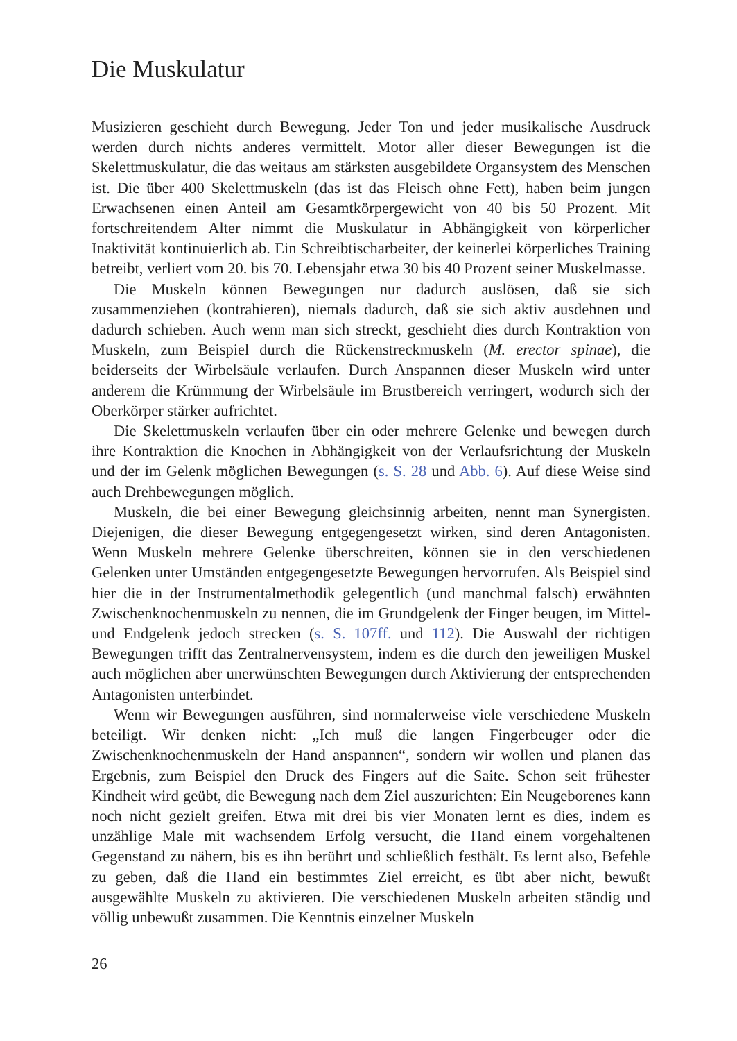Die Muskulatur
Musizieren geschieht durch Bewegung. Jeder Ton und jeder musikalische Ausdruck werden durch nichts anderes vermittelt. Motor aller dieser Bewegungen ist die Skelettmuskulatur, die das weitaus am stärksten ausgebildete Organsystem des Menschen ist. Die über 400 Skelettmuskeln (das ist das Fleisch ohne Fett), haben beim jungen Erwachsenen einen Anteil am Gesamtkörpergewicht von 40 bis 50 Prozent. Mit fortschreitendem Alter nimmt die Muskulatur in Abhängigkeit von körperlicher Inaktivität kontinuierlich ab. Ein Schreibtischarbeiter, der keinerlei körperliches Training betreibt, verliert vom 20. bis 70. Lebensjahr etwa 30 bis 40 Prozent seiner Muskelmasse.
Die Muskeln können Bewegungen nur dadurch auslösen, daß sie sich zusammenziehen (kontrahieren), niemals dadurch, daß sie sich aktiv ausdehnen und dadurch schieben. Auch wenn man sich streckt, geschieht dies durch Kontraktion von Muskeln, zum Beispiel durch die Rückenstreckmuskeln (M. erector spinae), die beiderseits der Wirbelsäule verlaufen. Durch Anspannen dieser Muskeln wird unter anderem die Krümmung der Wirbelsäule im Brustbereich verringert, wodurch sich der Oberkörper stärker aufrichtet.
Die Skelettmuskeln verlaufen über ein oder mehrere Gelenke und bewegen durch ihre Kontraktion die Knochen in Abhängigkeit von der Verlaufsrichtung der Muskeln und der im Gelenk möglichen Bewegungen (s. S. 28 und Abb. 6). Auf diese Weise sind auch Drehbewegungen möglich.
Muskeln, die bei einer Bewegung gleichsinnig arbeiten, nennt man Synergisten. Diejenigen, die dieser Bewegung entgegengesetzt wirken, sind deren Antagonisten. Wenn Muskeln mehrere Gelenke überschreiten, können sie in den verschiedenen Gelenken unter Umständen entgegengesetzte Bewegungen hervorrufen. Als Beispiel sind hier die in der Instrumentalmethodik gelegentlich (und manchmal falsch) erwähnten Zwischenknochenmuskeln zu nennen, die im Grundgelenk der Finger beugen, im Mittel- und Endgelenk jedoch strecken (s. S. 107ff. und 112). Die Auswahl der richtigen Bewegungen trifft das Zentralnervensystem, indem es die durch den jeweiligen Muskel auch möglichen aber unerwünschten Bewegungen durch Aktivierung der entsprechenden Antagonisten unterbindet.
Wenn wir Bewegungen ausführen, sind normalerweise viele verschiedene Muskeln beteiligt. Wir denken nicht: „Ich muß die langen Fingerbeuger oder die Zwischenknochenmuskeln der Hand anspannen“, sondern wir wollen und planen das Ergebnis, zum Beispiel den Druck des Fingers auf die Saite. Schon seit frühester Kindheit wird geübt, die Bewegung nach dem Ziel auszurichten: Ein Neugeborenes kann noch nicht gezielt greifen. Etwa mit drei bis vier Monaten lernt es dies, indem es unzählige Male mit wachsendem Erfolg versucht, die Hand einem vorgehaltenen Gegenstand zu nähern, bis es ihn berührt und schließlich festhält. Es lernt also, Befehle zu geben, daß die Hand ein bestimmtes Ziel erreicht, es übt aber nicht, bewußt ausgewählte Muskeln zu aktivieren. Die verschiedenen Muskeln arbeiten ständig und völlig unbewußt zusammen. Die Kenntnis einzelner Muskeln
26